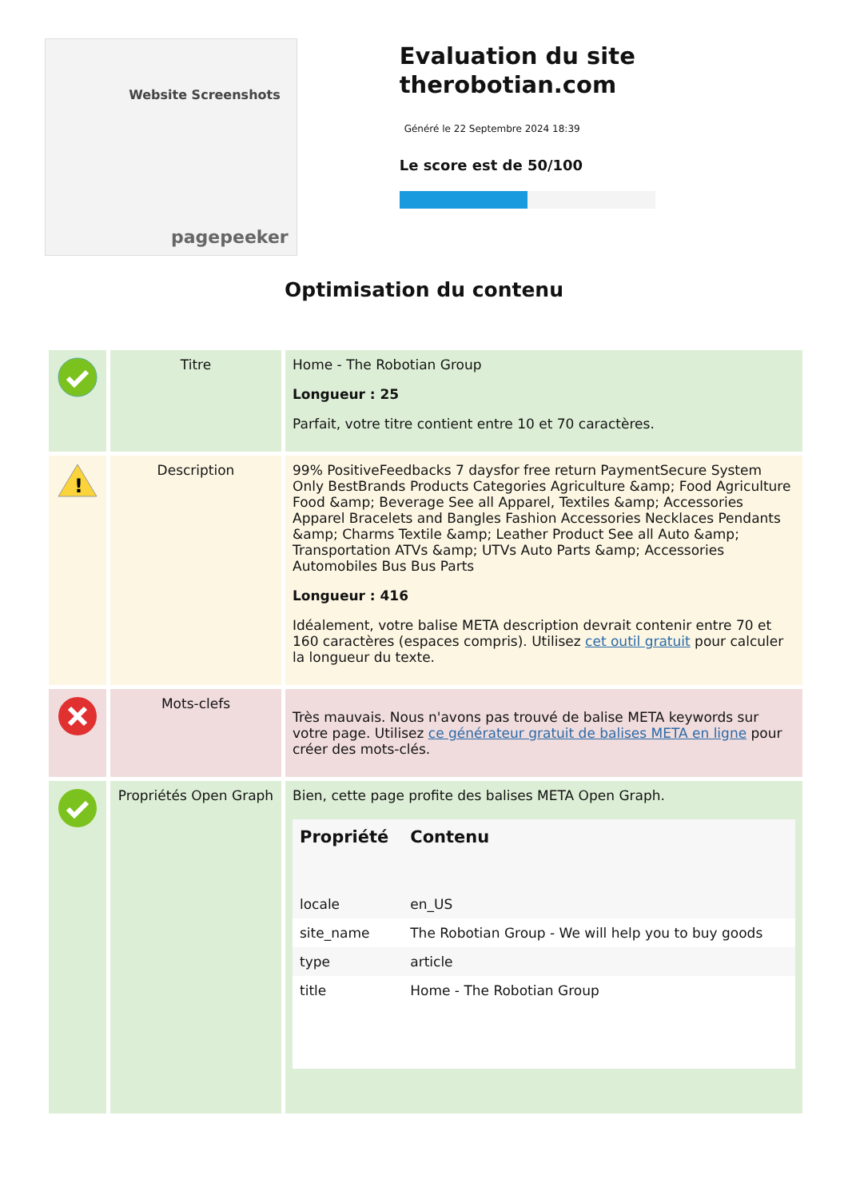Website Screenshots
pagepeeker
Evaluation du site therobotian.com
Généré le 22 Septembre 2024 18:39
Le score est de 50/100
Optimisation du contenu
| | Titre | Home - The Robotian Group Longueur : 25 Parfait, votre titre contient entre 10 et 70 caractères. |
| ! | Description | 99% PositiveFeedbacks 7 daysfor free return PaymentSecure System Only BestBrands Products Categories Agriculture &amp; Food Agriculture Food &amp; Beverage See all Apparel, Textiles &amp; Accessories Apparel Bracelets and Bangles Fashion Accessories Necklaces Pendants &amp; Charms Textile &amp; Leather Product See all Auto &amp; Transportation ATVs &amp; UTVs Auto Parts &amp; Accessories Automobiles Bus Bus Parts Longueur : 416 Idéalement, votre balise META description devrait contenir entre 70 et 160 caractères (espaces compris). Utilisez cet outil gratuit pour calculer la longueur du texte. |
| | Mots-clefs | Très mauvais. Nous n'avons pas trouvé de balise META keywords sur votre page. Utilisez ce générateur gratuit de balises META en ligne pour créer des mots-clés. |
| | Propriétés Open Graph | Bien, cette page profite des balises META Open Graph. / Propriété / Contenu / / --- / --- / / locale / en_US / / site_name / The Robotian Group - We will help you to buy goods / / type / article / / title / Home - The Robotian Group / |